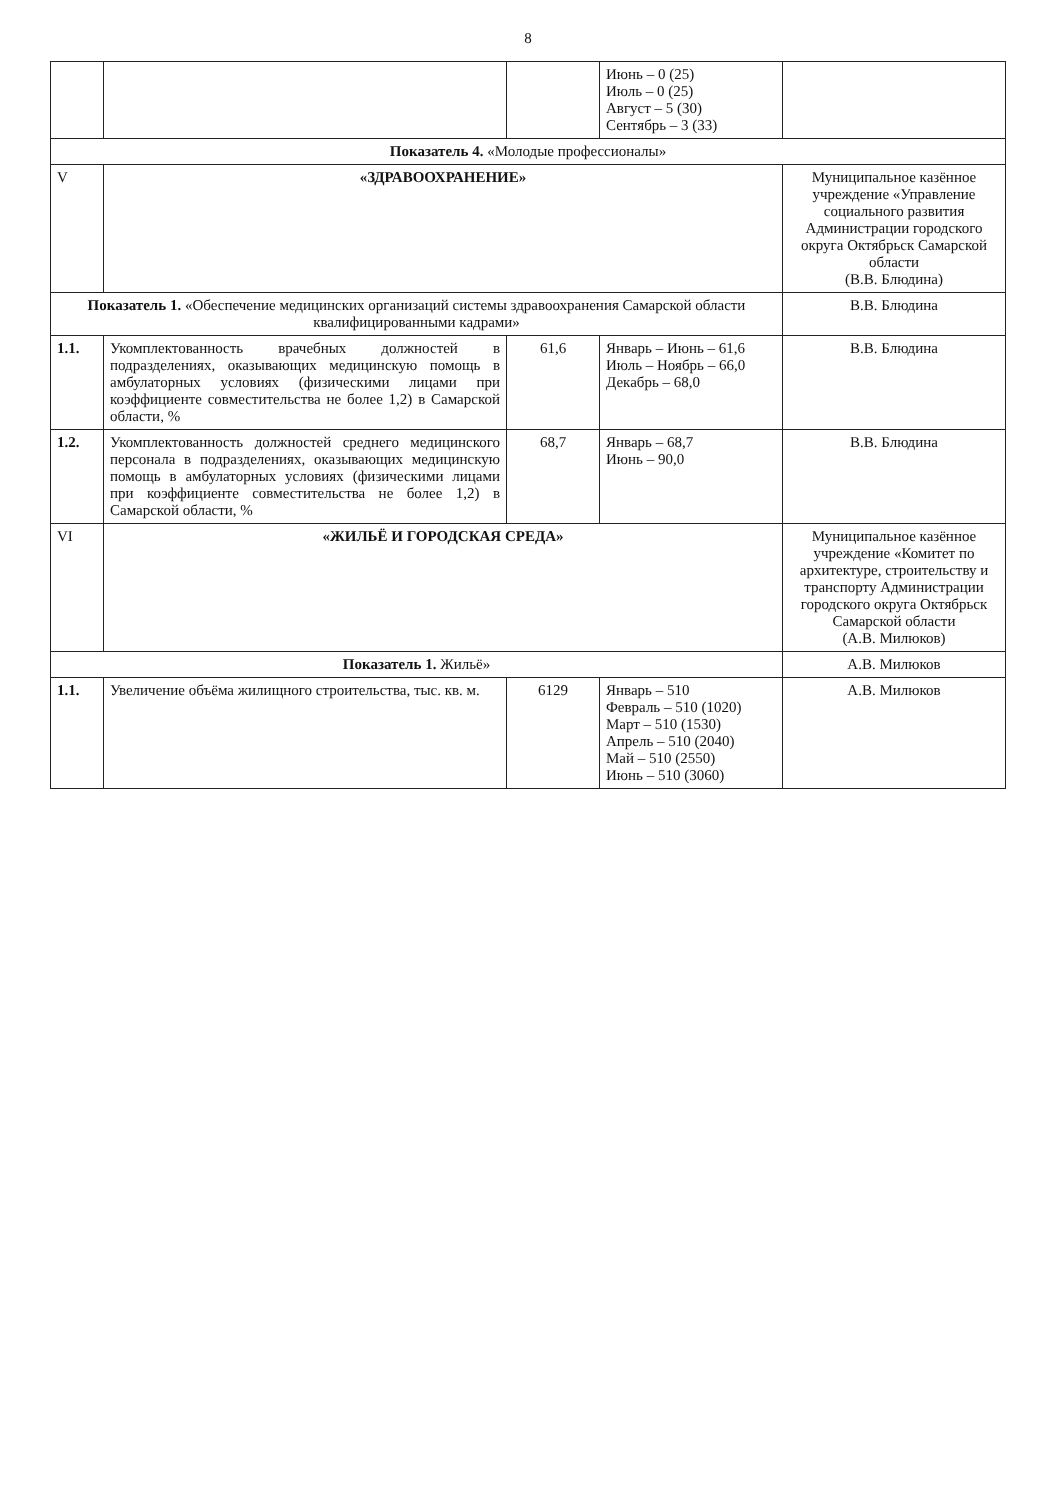8
| | | | Июнь – 0 (25) Июль – 0 (25) Август – 5 (30) Сентябрь – 3 (33) | |
| Показатель 4. «Молодые профессионалы» | | | | |
| V | «ЗДРАВООХРАНЕНИЕ» | | | Муниципальное казённое учреждение «Управление социального развития Администрации городского округа Октябрьск Самарской области (В.В. Блюдина) |
| Показатель 1. «Обеспечение медицинских организаций системы здравоохранения Самарской области квалифицированными кадрами» | | | | В.В. Блюдина |
| 1.1. | Укомплектованность врачебных должностей в подразделениях, оказывающих медицинскую помощь в амбулаторных условиях (физическими лицами при коэффициенте совместительства не более 1,2) в Самарской области, % | 61,6 | Январь – Июнь – 61,6 Июль – Ноябрь – 66,0 Декабрь – 68,0 | В.В. Блюдина |
| 1.2. | Укомплектованность должностей среднего медицинского персонала в подразделениях, оказывающих медицинскую помощь в амбулаторных условиях (физическими лицами при коэффициенте совместительства не более 1,2) в Самарской области, % | 68,7 | Январь – 68,7 Июнь – 90,0 | В.В. Блюдина |
| VI | «ЖИЛЬЁ И ГОРОДСКАЯ СРЕДА» | | | Муниципальное казённое учреждение «Комитет по архитектуре, строительству и транспорту Администрации городского округа Октябрьск Самарской области (А.В. Милюков) |
| Показатель 1. Жильё» | | | | А.В. Милюков |
| 1.1. | Увеличение объёма жилищного строительства, тыс. кв. м. | 6129 | Январь – 510 Февраль – 510 (1020) Март – 510 (1530) Апрель – 510 (2040) Май – 510 (2550) Июнь – 510 (3060) | А.В. Милюков |